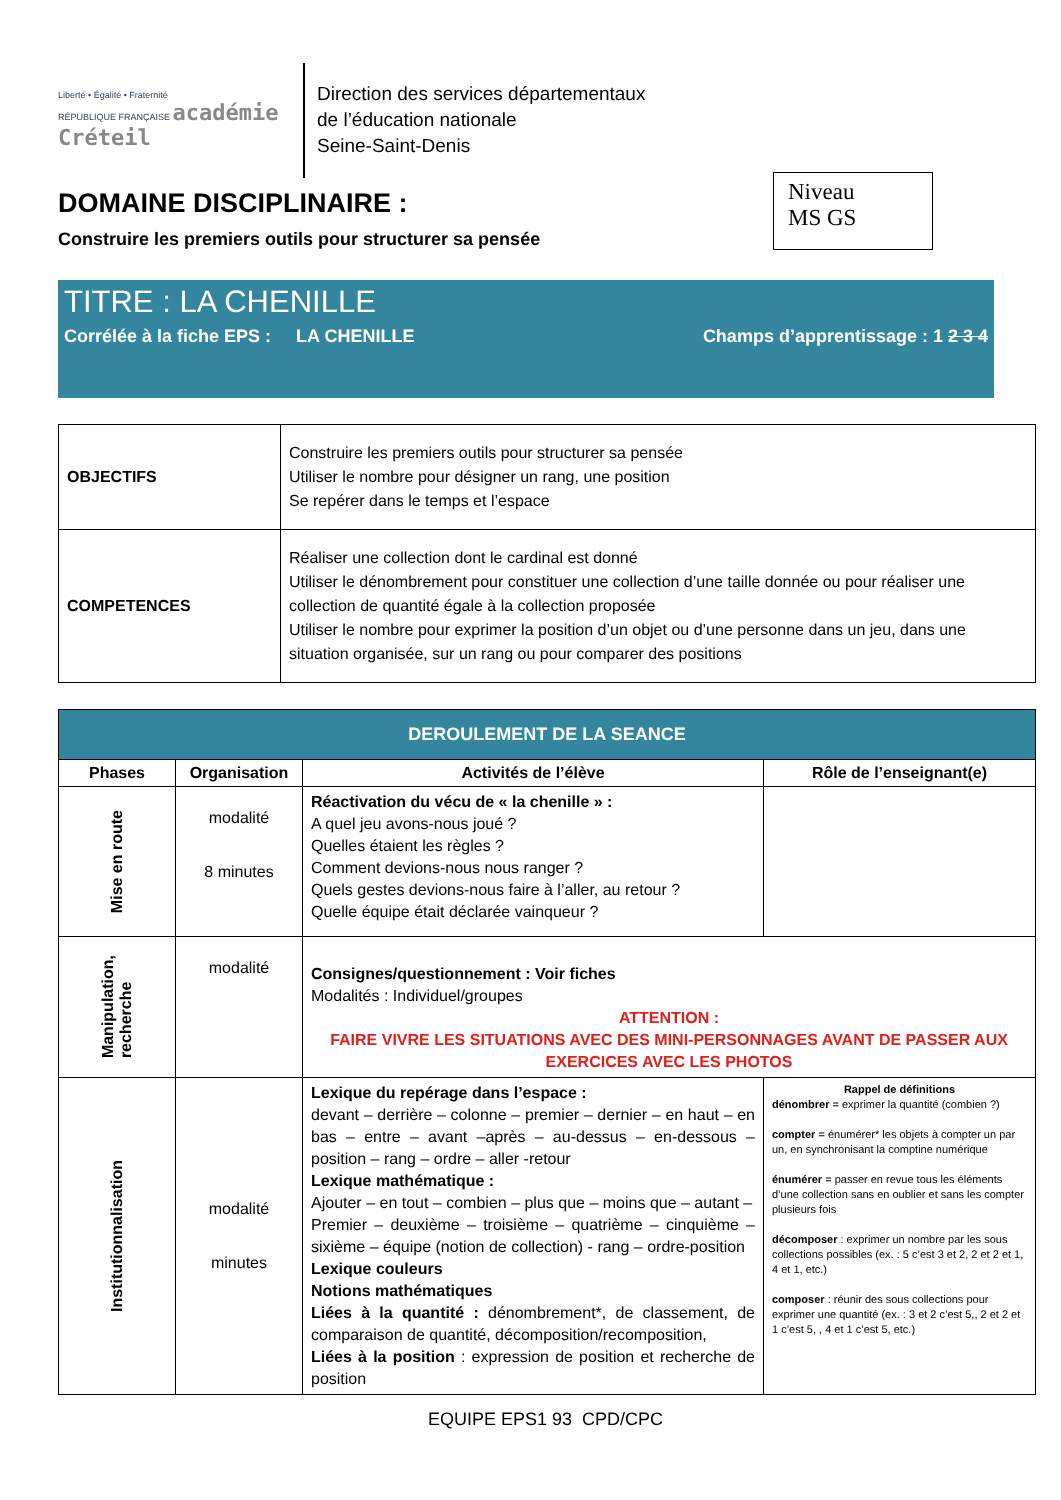Liberté • Égalité • Fraternité
RÉPUBLIQUE FRANÇAISE académie Créteil
Direction des services départementaux
de l’éducation nationale
Seine-Saint-Denis
DOMAINE DISCIPLINAIRE :
Construire les premiers outils pour structurer sa pensée
Niveau
MS GS
TITRE : LA CHENILLE
Corrélée à la fiche EPS : LA CHENILLE Champs d’apprentissage : 1 2 3 4
| OBJECTIFS | Construire les premiers outils pour structurer sa pensée Utiliser le nombre pour désigner un rang, une position Se repérer dans le temps et l’espace |
| COMPETENCES | Réaliser une collection dont le cardinal est donné Utiliser le dénombrement pour constituer une collection d’une taille donnée ou pour réaliser une collection de quantité égale à la collection proposée Utiliser le nombre pour exprimer la position d’un objet ou d’une personne dans un jeu, dans une situation organisée, sur un rang ou pour comparer des positions |
| DEROULEMENT DE LA SEANCE | | | |
| --- | --- | --- | --- |
| Phases | Organisation | Activités de l’élève | Rôle de l’enseignant(e) |
| Mise en route | modalité 8 minutes | Réactivation du vécu de « la chenille » : A quel jeu avons-nous joué ? Quelles étaient les règles ? Comment devions-nous nous ranger ? Quels gestes devions-nous faire à l’aller, au retour ? Quelle équipe était déclarée vainqueur ? | |
| Manipulation, recherche | modalité | Consignes/questionnement : Voir fiches Modalités : Individuel/groupes ATTENTION : FAIRE VIVRE LES SITUATIONS AVEC DES MINI-PERSONNAGES AVANT DE PASSER AUX EXERCICES AVEC LES PHOTOS | |
| Institutionnalisation | modalité minutes | Lexique du repérage dans l’espace : devant – derrière – colonne – premier – dernier – en haut – en bas – entre – avant –après – au-dessus – en-dessous – position – rang – ordre – aller -retour Lexique mathématique : Ajouter – en tout – combien – plus que – moins que – autant – Premier – deuxième – troisième – quatrième – cinquième – sixième – équipe (notion de collection) - rang – ordre-position Lexique couleurs Notions mathématiques Liées à la quantité : dénombrement*, de classement, de comparaison de quantité, décomposition/recomposition, Liées à la position : expression de position et recherche de position | Rappel de définitions dénombrer = exprimer la quantité (combien ?) compter = énumérer* les objets à compter un par un, en synchronisant la comptine numérique énumérer = passer en revue tous les éléments d’une collection sans en oublier et sans les compter plusieurs fois décomposer : exprimer un nombre par les sous collections possibles (ex. : 5 c’est 3 et 2, 2 et 2 et 1, 4 et 1, etc.) composer : réunir des sous collections pour exprimer une quantité (ex. : 3 et 2 c’est 5,, 2 et 2 et 1 c’est 5, , 4 et 1 c’est 5, etc.) |
EQUIPE EPS1 93 CPD/CPC